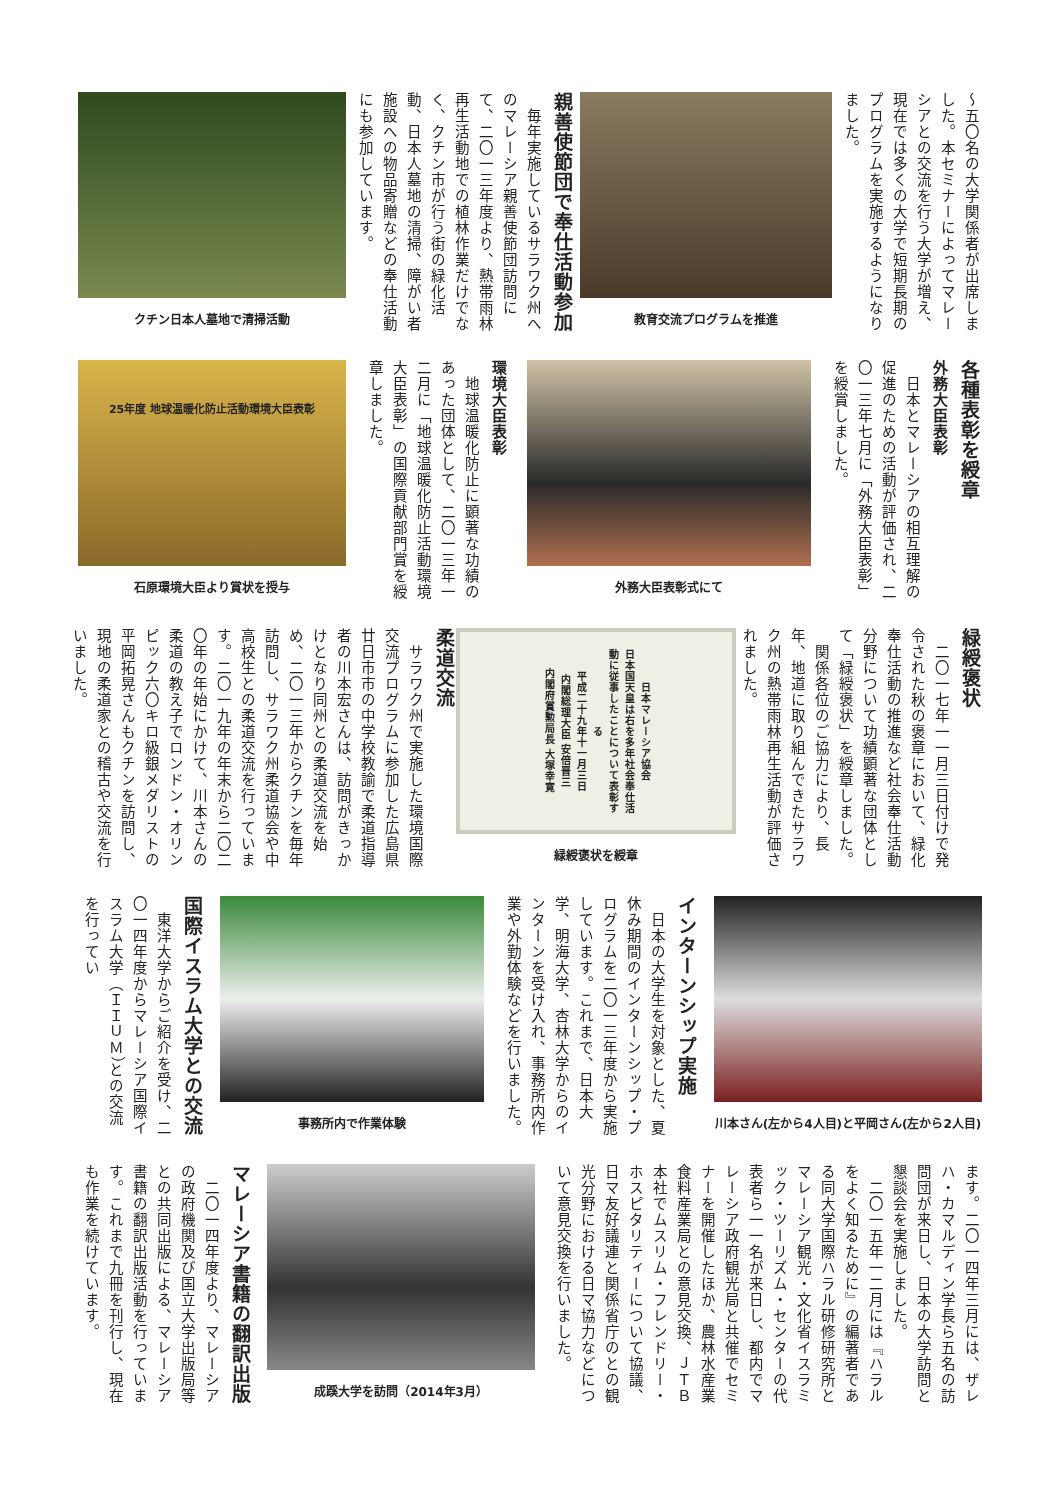〜五〇名の大学関係者が出席しました。本セミナーによってマレーシアとの交流を行う大学が増え、現在では多くの大学で短期長期のプログラムを実施するようになりました。
教育交流プログラムを推進
親善使節団で奉仕活動参加
　毎年実施しているサラワク州へのマレーシア親善使節団訪問にて、二〇一三年度より、熱帯雨林再生活動地での植林作業だけでなく、クチン市が行う街の緑化活動、日本人墓地の清掃、障がい者施設への物品寄贈などの奉仕活動にも参加しています。
クチン日本人墓地で清掃活動
各種表彰を綬章
外務大臣表彰
　日本とマレーシアの相互理解の促進のための活動が評価され、二〇一三年七月に「外務大臣表彰」を綬賞しました。
外務大臣表彰式にて
環境大臣表彰
　地球温暖化防止に顕著な功績のあった団体として、二〇一三年一二月に「地球温暖化防止活動環境大臣表彰」の国際貢献部門賞を綬章しました。
25年度 地球温暖化防止活動環境大臣表彰
石原環境大臣より賞状を授与
緑綬褒状
　二〇一七年一一月三日付けで発令された秋の褒章において、緑化奉仕活動の推進など社会奉仕活動分野について功績顕著な団体として「緑綬褒状」を綬章しました。
　関係各位のご協力により、長年、地道に取り組んできたサラワク州の熱帯雨林再生活動が評価されました。
日本マレーシア協会
日本国天皇は右を多年社会奉仕活動に従事したことについて表彰する
平成二十九年十一月三日
内閣総理大臣 安倍晋三
内閣府賞勲局長 大塚幸寛
緑綬褒状を綬章
柔道交流
　サラワク州で実施した環境国際交流プログラムに参加した広島県廿日市市の中学校教諭で柔道指導者の川本宏さんは、訪問がきっかけとなり同州との柔道交流を始め、二〇一三年からクチンを毎年訪問し、サラワク州柔道協会や中高校生との柔道交流を行っています。二〇一九年の年末から二〇二〇年の年始にかけて、川本さんの柔道の教え子でロンドン・オリンピック六〇キロ級銀メダリストの平岡拓晃さんもクチンを訪問し、現地の柔道家との稽古や交流を行いました。
川本さん(左から4人目)と平岡さん(左から2人目)
インターンシップ実施
　日本の大学生を対象とした、夏休み期間のインターンシップ・プログラムを二〇一三年度から実施しています。これまで、日本大学、明海大学、杏林大学からのインターンを受け入れ、事務所内作業や外勤体験などを行いました。
事務所内で作業体験
国際イスラム大学との交流
　東洋大学からご紹介を受け、二〇一四年度からマレーシア国際イスラム大学（ＩＩＵＭ）との交流を行ってい
ます。二〇一四年三月には、ザレハ・カマルディン学長ら五名の訪問団が来日し、日本の大学訪問と懇談会を実施しました。
　二〇一五年一二月には『ハラルをよく知るために』の編著者である同大学国際ハラル研修研究所とマレーシア観光・文化省イスラミック・ツーリズム・センターの代表者ら一一名が来日し、都内でマレーシア政府観光局と共催でセミナーを開催したほか、農林水産業食料産業局との意見交換、ＪＴＢ本社でムスリム・フレンドリー・ホスピタリティーについて協議、日マ友好議連と関係省庁のとの観光分野における日マ協力などについて意見交換を行いました。
成蹊大学を訪問（2014年3月）
マレーシア書籍の翻訳出版
　二〇一四年度より、マレーシアの政府機関及び国立大学出版局等との共同出版による、マレーシア書籍の翻訳出版活動を行っています。これまで九冊を刊行し、現在も作業を続けています。